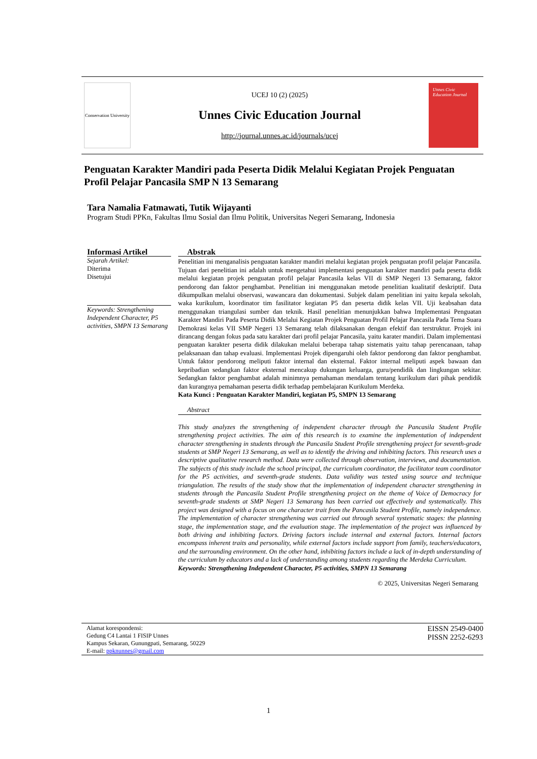Conservation University
UCEJ 10 (2) (2025)
Unnes Civic Education Journal
http://journal.unnes.ac.id/journals/ucej
Unnes Civic Education Journal
Penguatan Karakter Mandiri pada Peserta Didik Melalui Kegiatan Projek Penguatan Profil Pelajar Pancasila SMP N 13 Semarang
Tara Namalia Fatmawati, Tutik Wijayanti
Program Studi PPKn, Fakultas Ilmu Sosial dan Ilmu Politik, Universitas Negeri Semarang, Indonesia
Informasi Artikel
Sejarah Artikel:
Diterima
Disetujui
Keywords: Strengthening Independent Character, P5 activities, SMPN 13 Semarang
Abstrak
Penelitian ini menganalisis penguatan karakter mandiri melalui kegiatan projek penguatan profil pelajar Pancasila. Tujuan dari penelitian ini adalah untuk mengetahui implementasi penguatan karakter mandiri pada peserta didik melalui kegiatan projek penguatan profil pelajar Pancasila kelas VII di SMP Negeri 13 Semarang, faktor pendorong dan faktor penghambat. Penelitian ini menggunakan metode penelitian kualitatif deskriptif. Data dikumpulkan melalui observasi, wawancara dan dokumentasi. Subjek dalam penelitian ini yaitu kepala sekolah, waka kurikulum, koordinator tim fasilitator kegiatan P5 dan peserta didik kelas VII. Uji keabsahan data menggunakan triangulasi sumber dan teknik. Hasil penelitian menunjukkan bahwa Implementasi Penguatan Karakter Mandiri Pada Peserta Didik Melalui Kegiatan Projek Penguatan Profil Pelajar Pancasila Pada Tema Suara Demokrasi kelas VII SMP Negeri 13 Semarang telah dilaksanakan dengan efektif dan terstruktur. Projek ini dirancang dengan fokus pada satu karakter dari profil pelajar Pancasila, yaitu karater mandiri. Dalam implementasi penguatan karakter peserta didik dilakukan melalui beberapa tahap sistematis yaitu tahap perencanaan, tahap pelaksanaan dan tahap evaluasi. Implementasi Projek dipengaruhi oleh faktor pendorong dan faktor penghambat. Untuk faktor pendorong meliputi faktor internal dan eksternal. Faktor internal meliputi aspek bawaan dan kepribadian sedangkan faktor eksternal mencakup dukungan keluarga, guru/pendidik dan lingkungan sekitar. Sedangkan faktor penghambat adalah minimnya pemahaman mendalam tentang kurikulum dari pihak pendidik dan kurangnya pemahaman peserta didik terhadap pembelajaran Kurikulum Merdeka.
Kata Kunci : Penguatan Karakter Mandiri, kegiatan P5, SMPN 13 Semarang
Abstract
This study analyzes the strengthening of independent character through the Pancasila Student Profile strengthening project activities. The aim of this research is to examine the implementation of independent character strengthening in students through the Pancasila Student Profile strengthening project for seventh-grade students at SMP Negeri 13 Semarang, as well as to identify the driving and inhibiting factors. This research uses a descriptive qualitative research method. Data were collected through observation, interviews, and documentation. The subjects of this study include the school principal, the curriculum coordinator, the facilitator team coordinator for the P5 activities, and seventh-grade students. Data validity was tested using source and technique triangulation. The results of the study show that the implementation of independent character strengthening in students through the Pancasila Student Profile strengthening project on the theme of Voice of Democracy for seventh-grade students at SMP Negeri 13 Semarang has been carried out effectively and systematically. This project was designed with a focus on one character trait from the Pancasila Student Profile, namely independence. The implementation of character strengthening was carried out through several systematic stages: the planning stage, the implementation stage, and the evaluation stage. The implementation of the project was influenced by both driving and inhibiting factors. Driving factors include internal and external factors. Internal factors encompass inherent traits and personality, while external factors include support from family, teachers/educators, and the surrounding environment. On the other hand, inhibiting factors include a lack of in-depth understanding of the curriculum by educators and a lack of understanding among students regarding the Merdeka Curriculum.
Keywords: Strengthening Independent Character, P5 activities, SMPN 13 Semarang
© 2025, Universitas Negeri Semarang
Alamat korespondensi:
Gedung C4 Lantai 1 FISIP Unnes
Kampus Sekaran, Gunungpati, Semarang, 50229
E-mail: ppknunnes@gmail.com
EISSN 2549-0400
PISSN 2252-6293
1